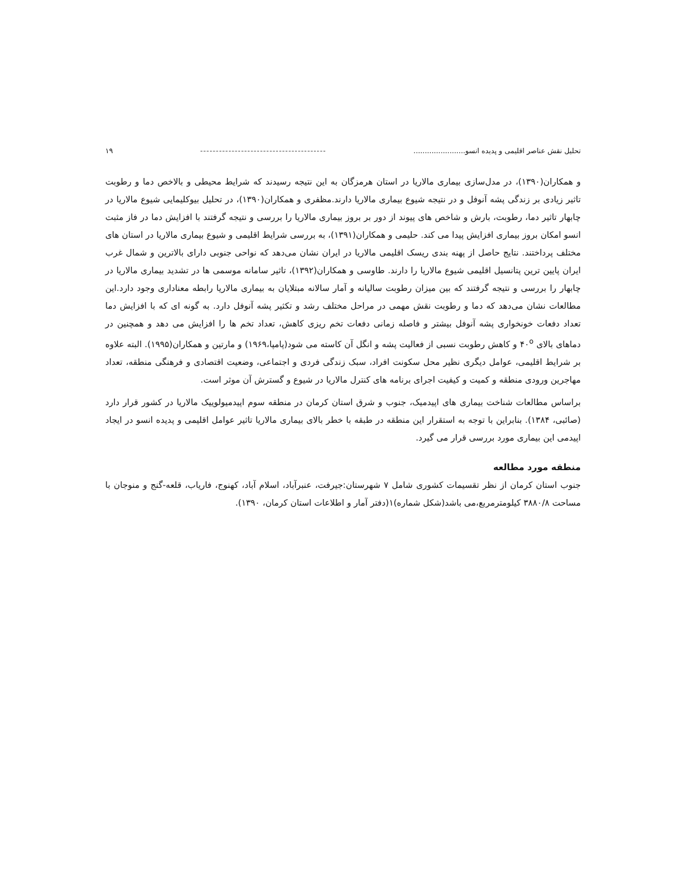تحلیل نقش عناصر اقلیمی و پدیده انسو....................... ---------------------------------------- ۱۹
و همکاران(۱۳۹۰)، در مدل‌سازی بیماری مالاریا در استان هرمزگان به این نتیجه رسیدند که شرایط محیطی و بالاخص دما و رطوبت تاثیر زیادی بر زندگی پشه آنوفل و در نتیجه شیوع بیماری مالاریا دارند.مظفری و همکاران(۱۳۹۰)، در تحلیل بیوکلیمایی شیوع مالاریا در چابهار تاثیر دما، رطوبت، بارش و شاخص های پیوند از دور بر بروز بیماری مالاریا را بررسی و نتیجه گرفتند با افزایش دما در فاز مثبت انسو امکان بروز بیماری افزایش پیدا می کند. حلیمی و همکاران(۱۳۹۱)، به بررسی شرایط اقلیمی و شیوع بیماری مالاریا در استان های مختلف پرداختند. نتایج حاصل از پهنه بندی ریسک اقلیمی مالاریا در ایران نشان می‌دهد که نواحی جنوبی دارای بالاترین و شمال غرب ایران پایین ترین پتانسیل اقلیمی شیوع مالاریا را دارند. طاوسی و همکاران(۱۳۹۲)، تاثیر سامانه موسمی ها در تشدید بیماری مالاریا در چابهار را بررسی و نتیجه گرفتند که بین میزان رطوبت سالیانه و آمار سالانه مبتلایان به بیماری مالاریا رابطه معناداری وجود دارد.این مطالعات نشان می‌دهد که دما و رطوبت نقش مهمی در مراحل مختلف رشد و تکثیر پشه آنوفل دارد. به گونه ای که با افزایش دما تعداد دفعات خونخواری پشه آنوفل بیشتر و فاصله زمانی دفعات تخم ریزی کاهش، تعداد تخم ها را افزایش می دهد و همچنین در دماهای بالای ۴۰<sup>o</sup> و کاهش رطوبت نسبی از فعالیت پشه و انگل آن کاسته می شود(پامپا،۱۹۶۹) و مارتین و همکاران(۱۹۹۵). البته علاوه بر شرایط اقلیمی، عوامل دیگری نظیر محل سکونت افراد، سبک زندگی فردی و اجتماعی، وضعیت اقتصادی و فرهنگی منطقه، تعداد مهاجرین ورودی منطقه و کمیت و کیفیت اجرای برنامه های کنترل مالاریا در شیوع و گسترش آن موثر است.
براساس مطالعات شناخت بیماری های اپیدمیک، جنوب و شرق استان کرمان در منطقه سوم اپیدمیولوییک مالاریا در کشور قرار دارد (صائبی، ۱۳۸۴). بنابراین با توجه به استقرار این منطقه در طبقه با خطر بالای بیماری مالاریا تاثیر عوامل اقلیمی و پدیده انسو در ایجاد اپیدمی این بیماری مورد بررسی قرار می گیرد.
منطقه مورد مطالعه
جنوب استان کرمان از نظر تقسیمات کشوری شامل ۷ شهرستان:جیرفت، عنبرآباد، اسلام آباد، کهنوج، فاریاب، قلعه-گنج و منوجان با مساحت ۳۸۸۰/۸ کیلومترمربع،می باشد(شکل شماره)۱(دفتر آمار و اطلاعات استان کرمان، ۱۳۹۰).